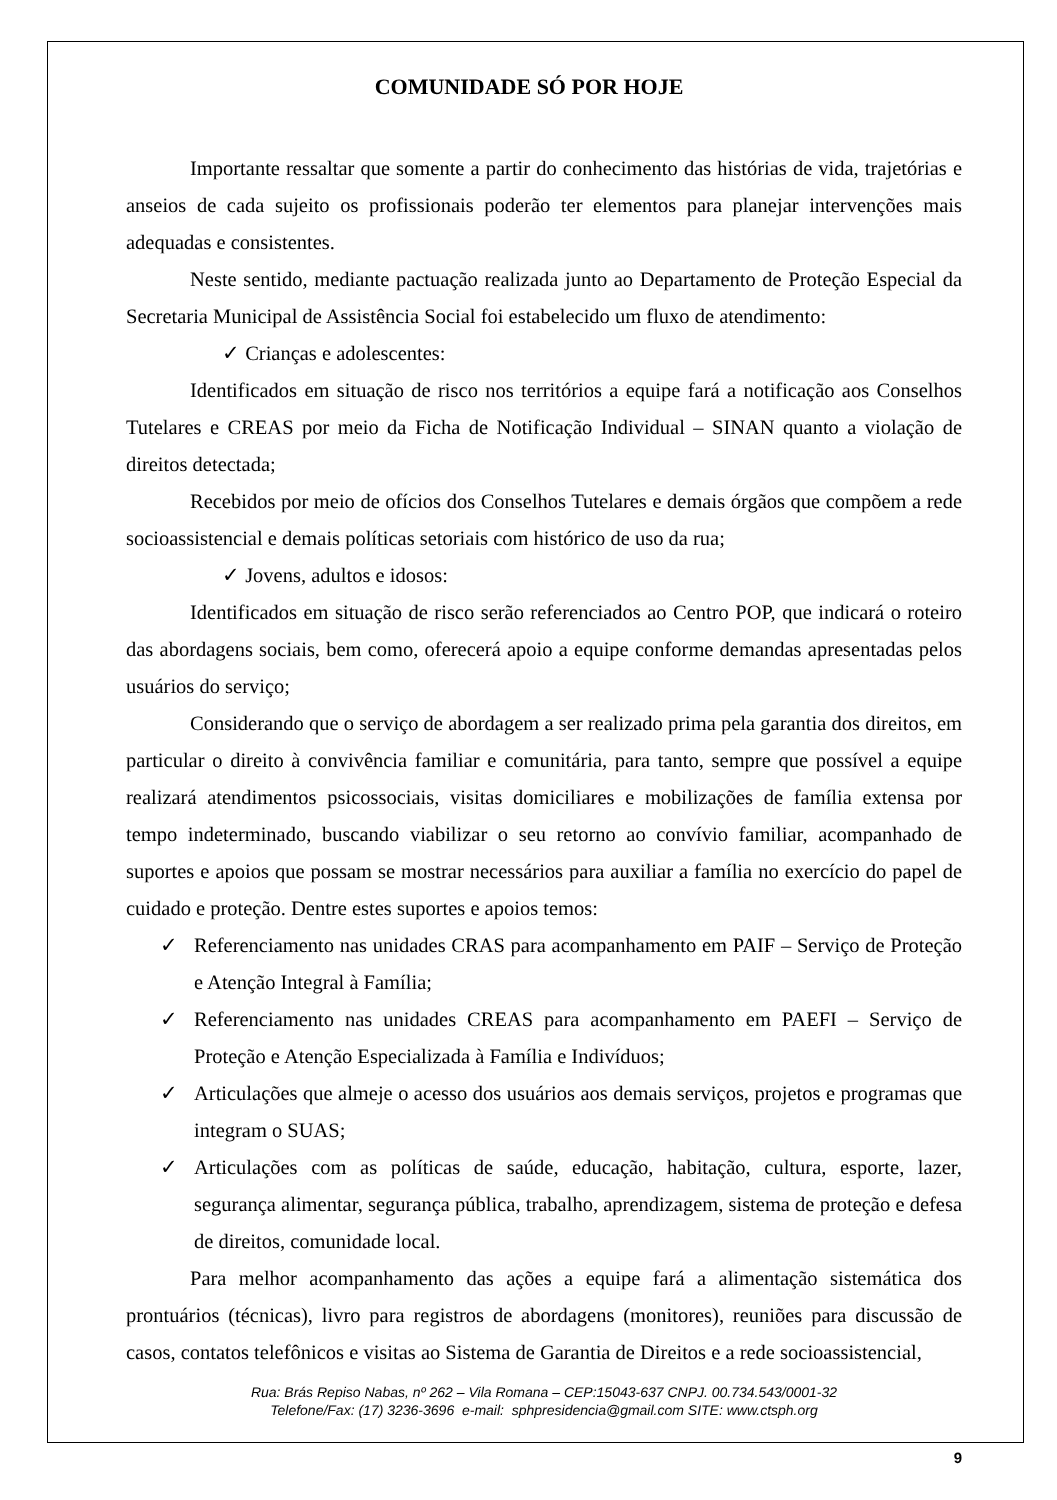COMUNIDADE SÓ POR HOJE
Importante ressaltar que somente a partir do conhecimento das histórias de vida, trajetórias e anseios de cada sujeito os profissionais poderão ter elementos para planejar intervenções mais adequadas e consistentes.
Neste sentido, mediante pactuação realizada junto ao Departamento de Proteção Especial da Secretaria Municipal de Assistência Social foi estabelecido um fluxo de atendimento:
✓ Crianças e adolescentes:
Identificados em situação de risco nos territórios a equipe fará a notificação aos Conselhos Tutelares e CREAS por meio da Ficha de Notificação Individual – SINAN quanto a violação de direitos detectada;
Recebidos por meio de ofícios dos Conselhos Tutelares e demais órgãos que compõem a rede socioassistencial e demais políticas setoriais com histórico de uso da rua;
✓ Jovens, adultos e idosos:
Identificados em situação de risco serão referenciados ao Centro POP, que indicará o roteiro das abordagens sociais, bem como, oferecerá apoio a equipe conforme demandas apresentadas pelos usuários do serviço;
Considerando que o serviço de abordagem a ser realizado prima pela garantia dos direitos, em particular o direito à convivência familiar e comunitária, para tanto, sempre que possível a equipe realizará atendimentos psicossociais, visitas domiciliares e mobilizações de família extensa por tempo indeterminado, buscando viabilizar o seu retorno ao convívio familiar, acompanhado de suportes e apoios que possam se mostrar necessários para auxiliar a família no exercício do papel de cuidado e proteção. Dentre estes suportes e apoios temos:
✓ Referenciamento nas unidades CRAS para acompanhamento em PAIF – Serviço de Proteção e Atenção Integral à Família;
✓ Referenciamento nas unidades CREAS para acompanhamento em PAEFI – Serviço de Proteção e Atenção Especializada à Família e Indivíduos;
✓ Articulações que almeje o acesso dos usuários aos demais serviços, projetos e programas que integram o SUAS;
✓ Articulações com as políticas de saúde, educação, habitação, cultura, esporte, lazer, segurança alimentar, segurança pública, trabalho, aprendizagem, sistema de proteção e defesa de direitos, comunidade local.
Para melhor acompanhamento das ações a equipe fará a alimentação sistemática dos prontuários (técnicas), livro para registros de abordagens (monitores), reuniões para discussão de casos, contatos telefônicos e visitas ao Sistema de Garantia de Direitos e a rede socioassistencial,
Rua: Brás Repiso Nabas, nº 262 – Vila Romana – CEP:15043-637 CNPJ. 00.734.543/0001-32
Telefone/Fax: (17) 3236-3696 e-mail: sphpresidencia@gmail.com SITE: www.ctsph.org
9